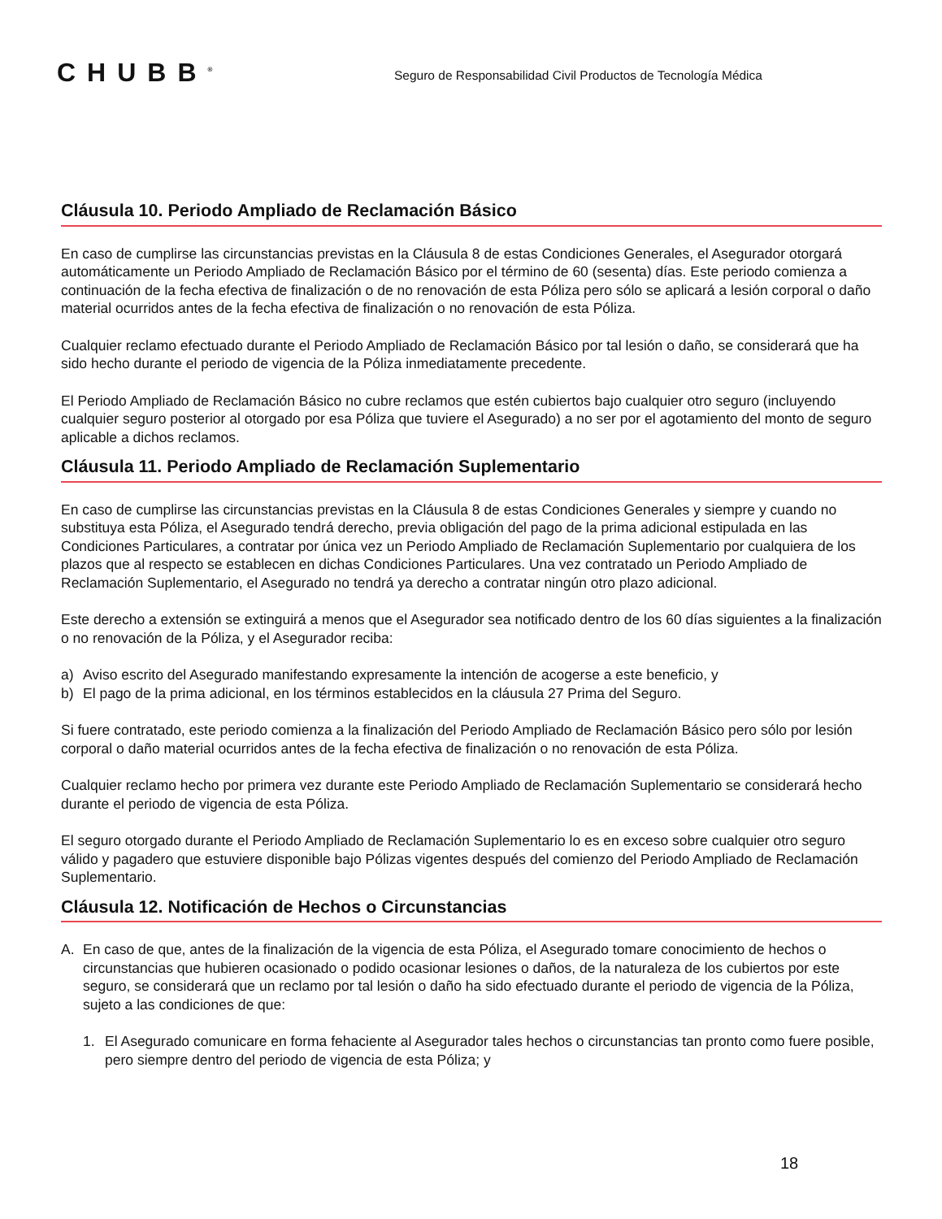CHUBB<sup>®</sup>
Seguro de Responsabilidad Civil Productos de Tecnología Médica
Cláusula 10. Periodo Ampliado de Reclamación Básico
En caso de cumplirse las circunstancias previstas en la Cláusula 8 de estas Condiciones Generales, el Asegurador otorgará automáticamente un Periodo Ampliado de Reclamación Básico por el término de 60 (sesenta) días. Este periodo comienza a continuación de la fecha efectiva de finalización o de no renovación de esta Póliza pero sólo se aplicará a lesión corporal o daño material ocurridos antes de la fecha efectiva de finalización o no renovación de esta Póliza.
Cualquier reclamo efectuado durante el Periodo Ampliado de Reclamación Básico por tal lesión o daño, se considerará que ha sido hecho durante el periodo de vigencia de la Póliza inmediatamente precedente.
El Periodo Ampliado de Reclamación Básico no cubre reclamos que estén cubiertos bajo cualquier otro seguro (incluyendo cualquier seguro posterior al otorgado por esa Póliza que tuviere el Asegurado) a no ser por el agotamiento del monto de seguro aplicable a dichos reclamos.
Cláusula 11. Periodo Ampliado de Reclamación Suplementario
En caso de cumplirse las circunstancias previstas en la Cláusula 8 de estas Condiciones Generales y siempre y cuando no substituya esta Póliza, el Asegurado tendrá derecho, previa obligación del pago de la prima adicional estipulada en las Condiciones Particulares, a contratar por única vez un Periodo Ampliado de Reclamación Suplementario por cualquiera de los plazos que al respecto se establecen en dichas Condiciones Particulares. Una vez contratado un Periodo Ampliado de Reclamación Suplementario, el Asegurado no tendrá ya derecho a contratar ningún otro plazo adicional.
Este derecho a extensión se extinguirá a menos que el Asegurador sea notificado dentro de los 60 días siguientes a la finalización o no renovación de la Póliza, y el Asegurador reciba:
a) Aviso escrito del Asegurado manifestando expresamente la intención de acogerse a este beneficio, y
b) El pago de la prima adicional, en los términos establecidos en la cláusula 27 Prima del Seguro.
Si fuere contratado, este periodo comienza a la finalización del Periodo Ampliado de Reclamación Básico pero sólo por lesión corporal o daño material ocurridos antes de la fecha efectiva de finalización o no renovación de esta Póliza.
Cualquier reclamo hecho por primera vez durante este Periodo Ampliado de Reclamación Suplementario se considerará hecho durante el periodo de vigencia de esta Póliza.
El seguro otorgado durante el Periodo Ampliado de Reclamación Suplementario lo es en exceso sobre cualquier otro seguro válido y pagadero que estuviere disponible bajo Pólizas vigentes después del comienzo del Periodo Ampliado de Reclamación Suplementario.
Cláusula 12. Notificación de Hechos o Circunstancias
A. En caso de que, antes de la finalización de la vigencia de esta Póliza, el Asegurado tomare conocimiento de hechos o circunstancias que hubieren ocasionado o podido ocasionar lesiones o daños, de la naturaleza de los cubiertos por este seguro, se considerará que un reclamo por tal lesión o daño ha sido efectuado durante el periodo de vigencia de la Póliza, sujeto a las condiciones de que:
1. El Asegurado comunicare en forma fehaciente al Asegurador tales hechos o circunstancias tan pronto como fuere posible, pero siempre dentro del periodo de vigencia de esta Póliza; y
18